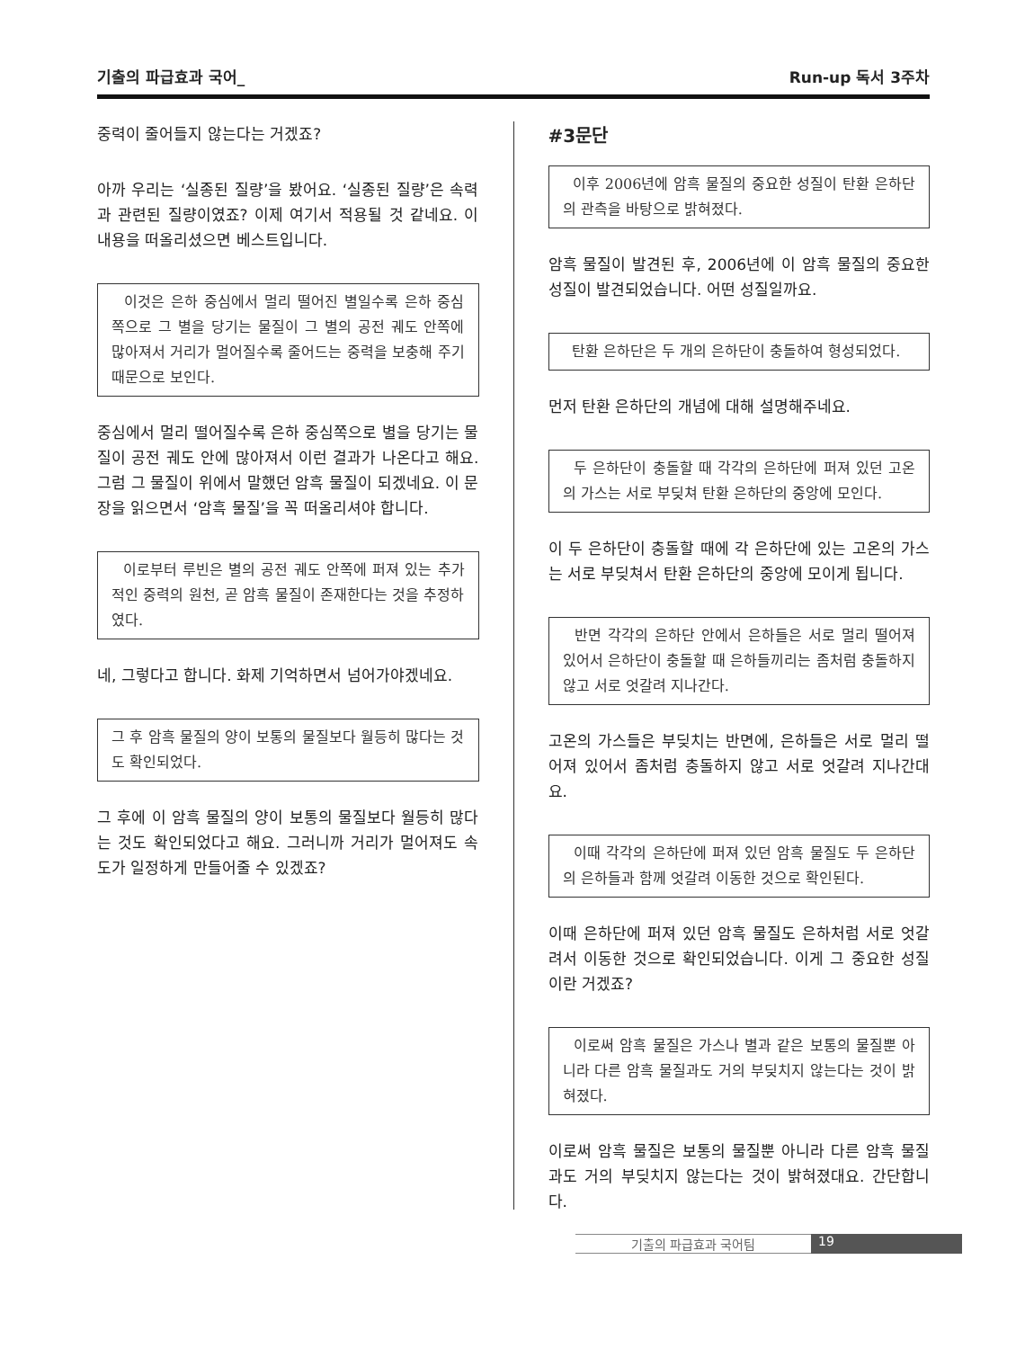기출의 파급효과 국어_ Run-up 독서 3주차
중력이 줄어들지 않는다는 거겠죠?
아까 우리는 ‘실종된 질량’을 봤어요. ‘실종된 질량’은 속력과 관련된 질량이였죠? 이제 여기서 적용될 것 같네요. 이 내용을 떠올리셨으면 베스트입니다.
이것은 은하 중심에서 멀리 떨어진 별일수록 은하 중심 쪽으로 그 별을 당기는 물질이 그 별의 공전 궤도 안쪽에 많아져서 거리가 멀어질수록 줄어드는 중력을 보충해 주기 때문으로 보인다.
중심에서 멀리 떨어질수록 은하 중심쪽으로 별을 당기는 물질이 공전 궤도 안에 많아져서 이런 결과가 나온다고 해요. 그럼 그 물질이 위에서 말했던 암흑 물질이 되겠네요. 이 문장을 읽으면서 ‘암흑 물질’을 꼭 떠올리셔야 합니다.
이로부터 루빈은 별의 공전 궤도 안쪽에 퍼져 있는 추가적인 중력의 원천, 곧 암흑 물질이 존재한다는 것을 추정하였다.
네, 그렇다고 합니다. 화제 기억하면서 넘어가야겠네요.
그 후 암흑 물질의 양이 보통의 물질보다 월등히 많다는 것도 확인되었다.
그 후에 이 암흑 물질의 양이 보통의 물질보다 월등히 많다는 것도 확인되었다고 해요. 그러니까 거리가 멀어져도 속도가 일정하게 만들어줄 수 있겠죠?
#3문단
이후 2006년에 암흑 물질의 중요한 성질이 탄환 은하단의 관측을 바탕으로 밝혀졌다.
암흑 물질이 발견된 후, 2006년에 이 암흑 물질의 중요한 성질이 발견되었습니다. 어떤 성질일까요.
탄환 은하단은 두 개의 은하단이 충돌하여 형성되었다.
먼저 탄환 은하단의 개념에 대해 설명해주네요.
두 은하단이 충돌할 때 각각의 은하단에 퍼져 있던 고온의 가스는 서로 부딪쳐 탄환 은하단의 중앙에 모인다.
이 두 은하단이 충돌할 때에 각 은하단에 있는 고온의 가스는 서로 부딪쳐서 탄환 은하단의 중앙에 모이게 됩니다.
반면 각각의 은하단 안에서 은하들은 서로 멀리 떨어져 있어서 은하단이 충돌할 때 은하들끼리는 좀처럼 충돌하지 않고 서로 엇갈려 지나간다.
고온의 가스들은 부딪치는 반면에, 은하들은 서로 멀리 떨어져 있어서 좀처럼 충돌하지 않고 서로 엇갈려 지나간대요.
이때 각각의 은하단에 퍼져 있던 암흑 물질도 두 은하단의 은하들과 함께 엇갈려 이동한 것으로 확인된다.
이때 은하단에 퍼져 있던 암흑 물질도 은하처럼 서로 엇갈려서 이동한 것으로 확인되었습니다. 이게 그 중요한 성질이란 거겠죠?
이로써 암흑 물질은 가스나 별과 같은 보통의 물질뿐 아니라 다른 암흑 물질과도 거의 부딪치지 않는다는 것이 밝혀졌다.
이로써 암흑 물질은 보통의 물질뿐 아니라 다른 암흑 물질과도 거의 부딪치지 않는다는 것이 밝혀졌대요. 간단합니다.
기출의 파급효과 국어팀 19